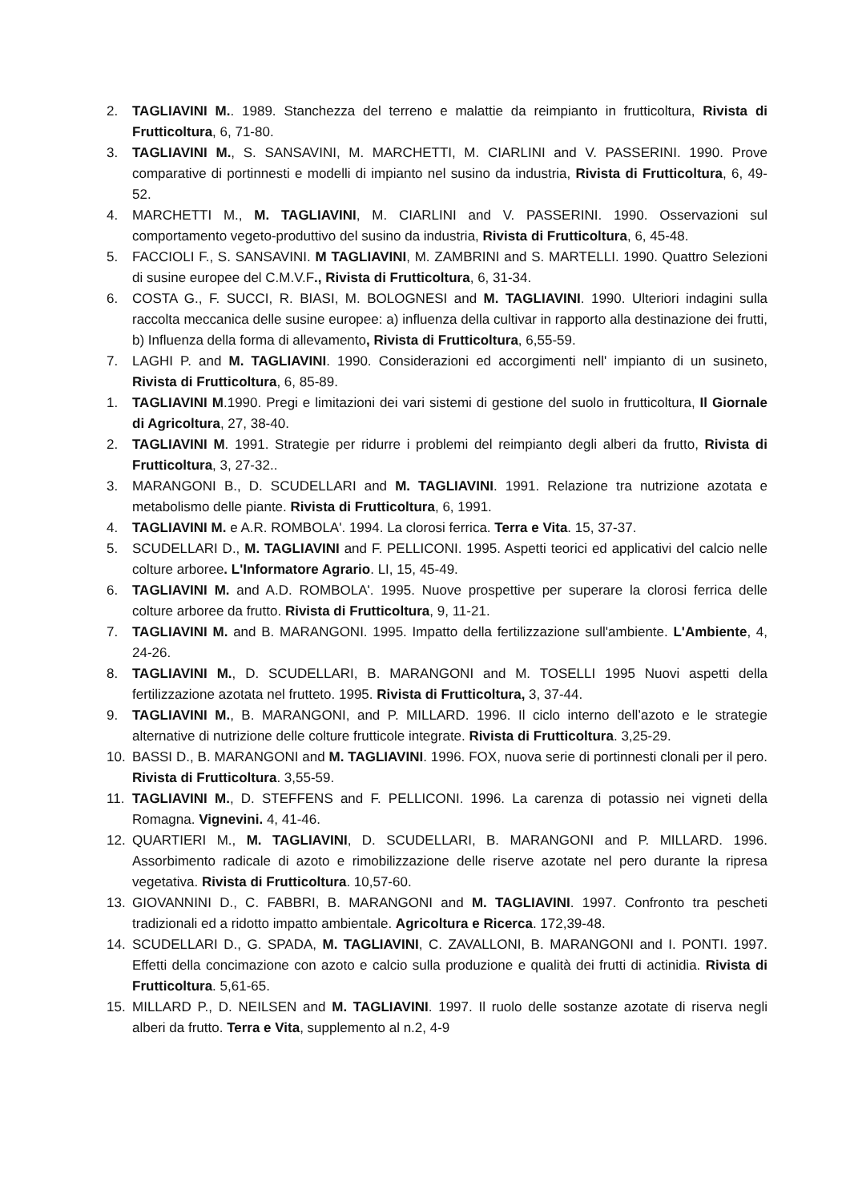2. TAGLIAVINI M.. 1989. Stanchezza del terreno e malattie da reimpianto in frutticoltura, Rivista di Frutticoltura, 6, 71-80.
3. TAGLIAVINI M., S. SANSAVINI, M. MARCHETTI, M. CIARLINI and V. PASSERINI. 1990. Prove comparative di portinnesti e modelli di impianto nel susino da industria, Rivista di Frutticoltura, 6, 49-52.
4. MARCHETTI M., M. TAGLIAVINI, M. CIARLINI and V. PASSERINI. 1990. Osservazioni sul comportamento vegeto-produttivo del susino da industria, Rivista di Frutticoltura, 6, 45-48.
5. FACCIOLI F., S. SANSAVINI. M TAGLIAVINI, M. ZAMBRINI and S. MARTELLI. 1990. Quattro Selezioni di susine europee del C.M.V.F., Rivista di Frutticoltura, 6, 31-34.
6. COSTA G., F. SUCCI, R. BIASI, M. BOLOGNESI and M. TAGLIAVINI. 1990. Ulteriori indagini sulla raccolta meccanica delle susine europee: a) influenza della cultivar in rapporto alla destinazione dei frutti, b) Influenza della forma di allevamento, Rivista di Frutticoltura, 6,55-59.
7. LAGHI P. and M. TAGLIAVINI. 1990. Considerazioni ed accorgimenti nell' impianto di un susineto, Rivista di Frutticoltura, 6, 85-89.
1. TAGLIAVINI M.1990. Pregi e limitazioni dei vari sistemi di gestione del suolo in frutticoltura, Il Giornale di Agricoltura, 27, 38-40.
2. TAGLIAVINI M. 1991. Strategie per ridurre i problemi del reimpianto degli alberi da frutto, Rivista di Frutticoltura, 3, 27-32..
3. MARANGONI B., D. SCUDELLARI and M. TAGLIAVINI. 1991. Relazione tra nutrizione azotata e metabolismo delle piante. Rivista di Frutticoltura, 6, 1991.
4. TAGLIAVINI M. e A.R. ROMBOLA'. 1994. La clorosi ferrica. Terra e Vita. 15, 37-37.
5. SCUDELLARI D., M. TAGLIAVINI and F. PELLICONI. 1995. Aspetti teorici ed applicativi del calcio nelle colture arboree. L'Informatore Agrario. LI, 15, 45-49.
6. TAGLIAVINI M. and A.D. ROMBOLA'. 1995. Nuove prospettive per superare la clorosi ferrica delle colture arboree da frutto. Rivista di Frutticoltura, 9, 11-21.
7. TAGLIAVINI M. and B. MARANGONI. 1995. Impatto della fertilizzazione sull'ambiente. L'Ambiente, 4, 24-26.
8. TAGLIAVINI M., D. SCUDELLARI, B. MARANGONI and M. TOSELLI 1995 Nuovi aspetti della fertilizzazione azotata nel frutteto. 1995. Rivista di Frutticoltura, 3, 37-44.
9. TAGLIAVINI M., B. MARANGONI, and P. MILLARD. 1996. Il ciclo interno dell’azoto e le strategie alternative di nutrizione delle colture frutticole integrate. Rivista di Frutticoltura. 3,25-29.
10. BASSI D., B. MARANGONI and M. TAGLIAVINI. 1996. FOX, nuova serie di portinnesti clonali per il pero. Rivista di Frutticoltura. 3,55-59.
11. TAGLIAVINI M., D. STEFFENS and F. PELLICONI. 1996. La carenza di potassio nei vigneti della Romagna. Vignevini. 4, 41-46.
12. QUARTIERI M., M. TAGLIAVINI, D. SCUDELLARI, B. MARANGONI and P. MILLARD. 1996. Assorbimento radicale di azoto e rimobilizzazione delle riserve azotate nel pero durante la ripresa vegetativa. Rivista di Frutticoltura. 10,57-60.
13. GIOVANNINI D., C. FABBRI, B. MARANGONI and M. TAGLIAVINI. 1997. Confronto tra pescheti tradizionali ed a ridotto impatto ambientale. Agricoltura e Ricerca. 172,39-48.
14. SCUDELLARI D., G. SPADA, M. TAGLIAVINI, C. ZAVALLONI, B. MARANGONI and I. PONTI. 1997. Effetti della concimazione con azoto e calcio sulla produzione e qualità dei frutti di actinidia. Rivista di Frutticoltura. 5,61-65.
15. MILLARD P., D. NEILSEN and M. TAGLIAVINI. 1997. Il ruolo delle sostanze azotate di riserva negli alberi da frutto. Terra e Vita, supplemento al n.2, 4-9